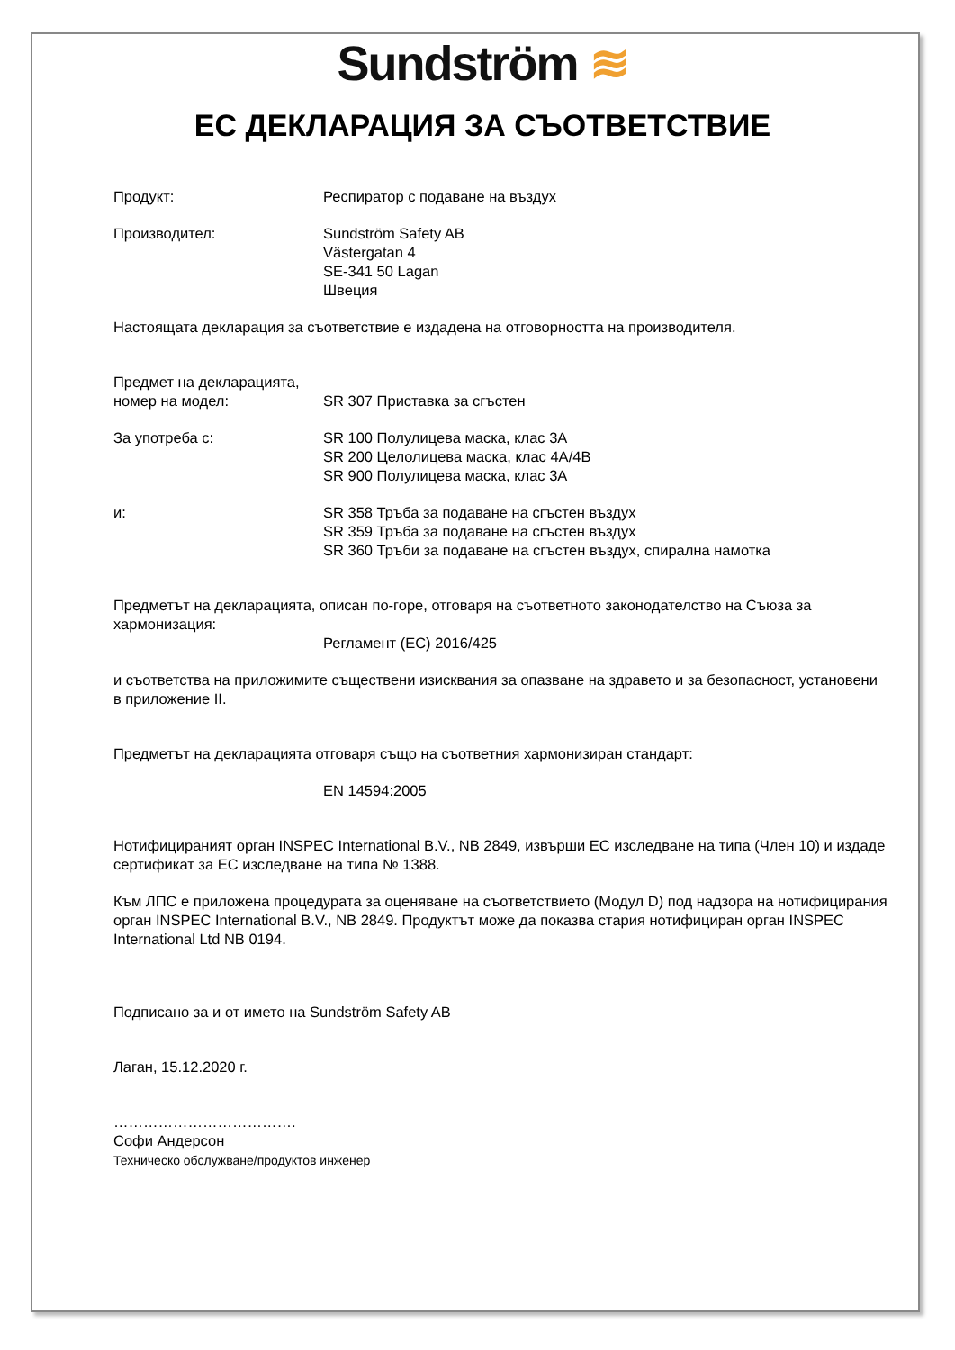Sundström ≋
ЕС ДЕКЛАРАЦИЯ ЗА СЪОТВЕТСТВИЕ
Продукт: Респиратор с подаване на въздух
Производител: Sundström Safety AB
Västergatan 4
SE-341 50 Lagan
Швеция
Настоящата декларация за съответствие е издадена на отговорността на производителя.
Предмет на декларацията,
номер на модел:
SR 307 Приставка за сгъстен
За употреба с: SR 100 Полулицева маска, клас 3A
SR 200 Целолицева маска, клас 4A/4B
SR 900 Полулицева маска, клас 3A
и: SR 358 Тръба за подаване на сгъстен въздух
SR 359 Тръба за подаване на сгъстен въздух
SR 360 Тръби за подаване на сгъстен въздух, спирална намотка
Предметът на декларацията, описан по-горе, отговаря на съответното законодателство на Съюза за хармонизация:
Регламент (ЕС) 2016/425
и съответства на приложимите съществени изисквания за опазване на здравето и за безопасност, установени в приложение II.
Предметът на декларацията отговаря също на съответния хармонизиран стандарт:
EN 14594:2005
Нотифицираният орган INSPEC International B.V., NB 2849, извърши ЕС изследване на типа (Член 10) и издаде сертификат за ЕС изследване на типа № 1388.
Към ЛПС е приложена процедурата за оценяване на съответствието (Модул D) под надзора на нотифицирания орган INSPEC International B.V., NB 2849. Продуктът може да показва стария нотифициран орган INSPEC International Ltd NB 0194.
Подписано за и от името на Sundström Safety AB
Лаган, 15.12.2020 г.
……………………………….
Софи Андерсон
Техническо обслужване/продуктов инженер